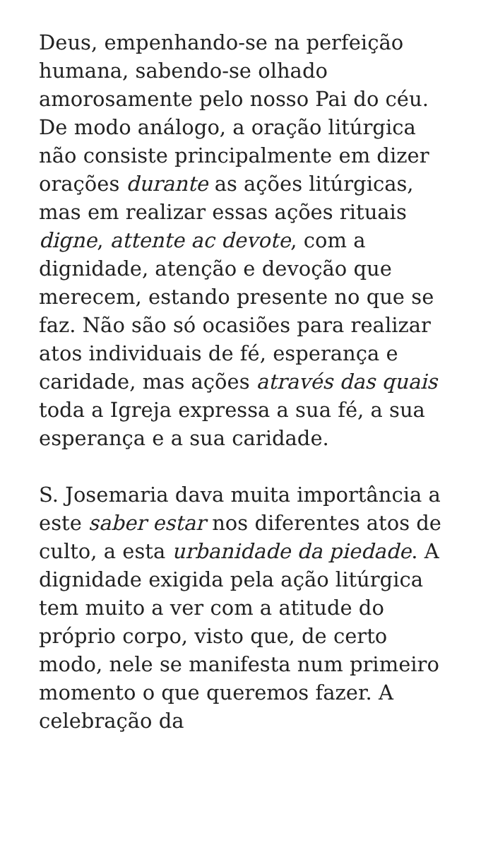Deus, empenhando-se na perfeição humana, sabendo-se olhado amorosamente pelo nosso Pai do céu. De modo análogo, a oração litúrgica não consiste principalmente em dizer orações durante as ações litúrgicas, mas em realizar essas ações rituais digne, attente ac devote, com a dignidade, atenção e devoção que merecem, estando presente no que se faz. Não são só ocasiões para realizar atos individuais de fé, esperança e caridade, mas ações através das quais toda a Igreja expressa a sua fé, a sua esperança e a sua caridade.
S. Josemaria dava muita importância a este saber estar nos diferentes atos de culto, a esta urbanidade da piedade. A dignidade exigida pela ação litúrgica tem muito a ver com a atitude do próprio corpo, visto que, de certo modo, nele se manifesta num primeiro momento o que queremos fazer. A celebração da